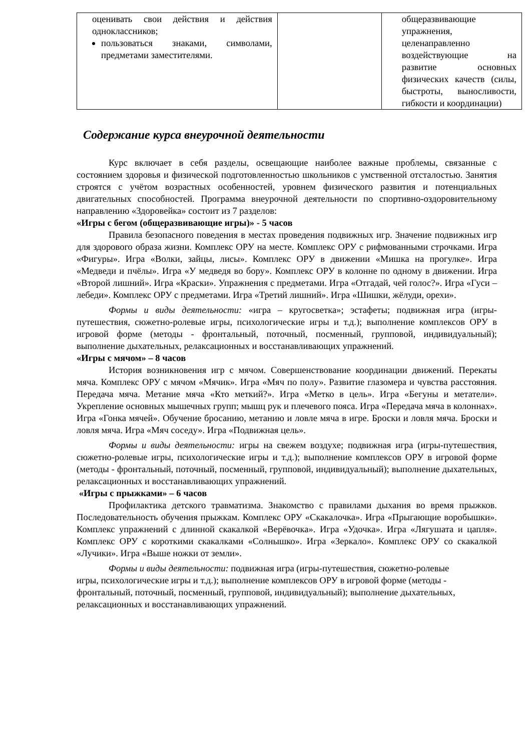| оценивать свои действия и действия одноклассников; пользоваться знаками, символами, предметами заместителями. | | общеразвивающие упражнения, целенаправленно воздействующие на развитие основных физических качеств (силы, быстроты, выносливости, гибкости и координации) |
Содержание курса внеурочной деятельности
Курс включает в себя разделы, освещающие наиболее важные проблемы, связанные с состоянием здоровья и физической подготовленностью школьников с умственной отсталостью. Занятия строятся с учётом возрастных особенностей, уровнем физического развития и потенциальных двигательных способностей. Программа внеурочной деятельности по спортивно-оздоровительному направлению «Здоровейка» состоит из 7 разделов:
«Игры с бегом (общеразвивающие игры)» - 5 часов
Правила безопасного поведения в местах проведения подвижных игр. Значение подвижных игр для здорового образа жизни. Комплекс ОРУ на месте. Комплекс ОРУ с рифмованными строчками. Игра «Фигуры». Игра «Волки, зайцы, лисы». Комплекс ОРУ в движении «Мишка на прогулке». Игра «Медведи и пчёлы». Игра «У медведя во бору». Комплекс ОРУ в колонне по одному в движении. Игра «Второй лишний». Игра «Краски». Упражнения с предметами. Игра «Отгадай, чей голос?». Игра «Гуси – лебеди». Комплекс ОРУ с предметами. Игра «Третий лишний». Игра «Шишки, жёлуди, орехи».
Формы и виды деятельности: «игра – кругосветка»; эстафеты; подвижная игра (игры-путешествия, сюжетно-ролевые игры, психологические игры и т.д.); выполнение комплексов ОРУ в игровой форме (методы - фронтальный, поточный, посменный, групповой, индивидуальный); выполнение дыхательных, релаксационных и восстанавливающих упражнений.
«Игры с мячом» – 8 часов
История возникновения игр с мячом. Совершенствование координации движений. Перекаты мяча. Комплекс ОРУ с мячом «Мячик». Игра «Мяч по полу». Развитие глазомера и чувства расстояния. Передача мяча. Метание мяча «Кто меткий?». Игра «Метко в цель». Игра «Бегуны и метатели». Укрепление основных мышечных групп; мышц рук и плечевого пояса. Игра «Передача мяча в колоннах». Игра «Гонка мячей». Обучение бросанию, метанию и ловле мяча в игре. Броски и ловля мяча. Броски и ловля мяча. Игра «Мяч соседу». Игра «Подвижная цель».
Формы и виды деятельности: игры на свежем воздухе; подвижная игра (игры-путешествия, сюжетно-ролевые игры, психологические игры и т.д.); выполнение комплексов ОРУ в игровой форме (методы - фронтальный, поточный, посменный, групповой, индивидуальный); выполнение дыхательных, релаксационных и восстанавливающих упражнений.
«Игры с прыжками» – 6 часов
Профилактика детского травматизма. Знакомство с правилами дыхания во время прыжков. Последовательность обучения прыжкам. Комплекс ОРУ «Скакалочка». Игра «Прыгающие воробышки». Комплекс упражнений с длинной скакалкой «Верёвочка». Игра «Удочка». Игра «Лягушата и цапля». Комплекс ОРУ с короткими скакалками «Солнышко». Игра «Зеркало». Комплекс ОРУ со скакалкой «Лучики». Игра «Выше ножки от земли».
Формы и виды деятельности: подвижная игра (игры-путешествия, сюжетно-ролевые игры, психологические игры и т.д.); выполнение комплексов ОРУ в игровой форме (методы - фронтальный, поточный, посменный, групповой, индивидуальный); выполнение дыхательных, релаксационных и восстанавливающих упражнений.